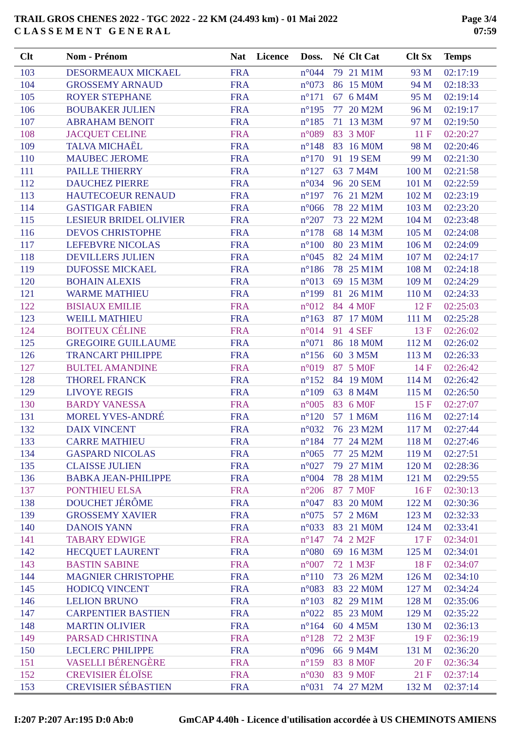TRAIL GROS CHENES 2022 - TGC 2022 - 22 KM (24.493 km) - 01 Mai 2022
C L A S S E M E N T G E N E R A L
Page 3/4
07:59
| Clt | Nom - Prénom | Nat | Licence | Doss. | Né | Clt Cat | Clt Sx | Temps |
| --- | --- | --- | --- | --- | --- | --- | --- | --- |
| 103 | DESORMEAUX MICKAEL | FRA | | n°044 | 79 | 21 M1M | 93 M | 02:17:19 |
| 104 | GROSSEMY ARNAUD | FRA | | n°073 | 86 | 15 M0M | 94 M | 02:18:33 |
| 105 | ROYER STEPHANE | FRA | | n°171 | 67 | 6 M4M | 95 M | 02:19:14 |
| 106 | BOUBAKER JULIEN | FRA | | n°195 | 77 | 20 M2M | 96 M | 02:19:17 |
| 107 | ABRAHAM BENOIT | FRA | | n°185 | 71 | 13 M3M | 97 M | 02:19:50 |
| 108 | JACQUET CELINE | FRA | | n°089 | 83 | 3 M0F | 11 F | 02:20:27 |
| 109 | TALVA MICHAËL | FRA | | n°148 | 83 | 16 M0M | 98 M | 02:20:46 |
| 110 | MAUBEC JEROME | FRA | | n°170 | 91 | 19 SEM | 99 M | 02:21:30 |
| 111 | PAILLE THIERRY | FRA | | n°127 | 63 | 7 M4M | 100 M | 02:21:58 |
| 112 | DAUCHEZ PIERRE | FRA | | n°034 | 96 | 20 SEM | 101 M | 02:22:59 |
| 113 | HAUTECOEUR RENAUD | FRA | | n°197 | 76 | 21 M2M | 102 M | 02:23:19 |
| 114 | GASTIGAR FABIEN | FRA | | n°066 | 78 | 22 M1M | 103 M | 02:23:20 |
| 115 | LESIEUR BRIDEL OLIVIER | FRA | | n°207 | 73 | 22 M2M | 104 M | 02:23:48 |
| 116 | DEVOS CHRISTOPHE | FRA | | n°178 | 68 | 14 M3M | 105 M | 02:24:08 |
| 117 | LEFEBVRE NICOLAS | FRA | | n°100 | 80 | 23 M1M | 106 M | 02:24:09 |
| 118 | DEVILLERS JULIEN | FRA | | n°045 | 82 | 24 M1M | 107 M | 02:24:17 |
| 119 | DUFOSSE MICKAEL | FRA | | n°186 | 78 | 25 M1M | 108 M | 02:24:18 |
| 120 | BOHAIN ALEXIS | FRA | | n°013 | 69 | 15 M3M | 109 M | 02:24:29 |
| 121 | WARME MATHIEU | FRA | | n°199 | 81 | 26 M1M | 110 M | 02:24:33 |
| 122 | BISIAUX EMILIE | FRA | | n°012 | 84 | 4 M0F | 12 F | 02:25:03 |
| 123 | WEILL MATHIEU | FRA | | n°163 | 87 | 17 M0M | 111 M | 02:25:28 |
| 124 | BOITEUX CÉLINE | FRA | | n°014 | 91 | 4 SEF | 13 F | 02:26:02 |
| 125 | GREGOIRE GUILLAUME | FRA | | n°071 | 86 | 18 M0M | 112 M | 02:26:02 |
| 126 | TRANCART PHILIPPE | FRA | | n°156 | 60 | 3 M5M | 113 M | 02:26:33 |
| 127 | BULTEL AMANDINE | FRA | | n°019 | 87 | 5 M0F | 14 F | 02:26:42 |
| 128 | THOREL FRANCK | FRA | | n°152 | 84 | 19 M0M | 114 M | 02:26:42 |
| 129 | LIVOYE REGIS | FRA | | n°109 | 63 | 8 M4M | 115 M | 02:26:50 |
| 130 | BARDY VANESSA | FRA | | n°005 | 83 | 6 M0F | 15 F | 02:27:07 |
| 131 | MOREL YVES-ANDRÉ | FRA | | n°120 | 57 | 1 M6M | 116 M | 02:27:14 |
| 132 | DAIX VINCENT | FRA | | n°032 | 76 | 23 M2M | 117 M | 02:27:44 |
| 133 | CARRE MATHIEU | FRA | | n°184 | 77 | 24 M2M | 118 M | 02:27:46 |
| 134 | GASPARD NICOLAS | FRA | | n°065 | 77 | 25 M2M | 119 M | 02:27:51 |
| 135 | CLAISSE JULIEN | FRA | | n°027 | 79 | 27 M1M | 120 M | 02:28:36 |
| 136 | BABKA JEAN-PHILIPPE | FRA | | n°004 | 78 | 28 M1M | 121 M | 02:29:55 |
| 137 | PONTHIEU ELSA | FRA | | n°206 | 87 | 7 M0F | 16 F | 02:30:13 |
| 138 | DOUCHET JÉRÔME | FRA | | n°047 | 83 | 20 M0M | 122 M | 02:30:36 |
| 139 | GROSSEMY XAVIER | FRA | | n°075 | 57 | 2 M6M | 123 M | 02:32:33 |
| 140 | DANOIS YANN | FRA | | n°033 | 83 | 21 M0M | 124 M | 02:33:41 |
| 141 | TABARY EDWIGE | FRA | | n°147 | 74 | 2 M2F | 17 F | 02:34:01 |
| 142 | HECQUET LAURENT | FRA | | n°080 | 69 | 16 M3M | 125 M | 02:34:01 |
| 143 | BASTIN SABINE | FRA | | n°007 | 72 | 1 M3F | 18 F | 02:34:07 |
| 144 | MAGNIER CHRISTOPHE | FRA | | n°110 | 73 | 26 M2M | 126 M | 02:34:10 |
| 145 | HODICQ VINCENT | FRA | | n°083 | 83 | 22 M0M | 127 M | 02:34:24 |
| 146 | LELION BRUNO | FRA | | n°103 | 82 | 29 M1M | 128 M | 02:35:06 |
| 147 | CARPENTIER BASTIEN | FRA | | n°022 | 85 | 23 M0M | 129 M | 02:35:22 |
| 148 | MARTIN OLIVIER | FRA | | n°164 | 60 | 4 M5M | 130 M | 02:36:13 |
| 149 | PARSAD CHRISTINA | FRA | | n°128 | 72 | 2 M3F | 19 F | 02:36:19 |
| 150 | LECLERC PHILIPPE | FRA | | n°096 | 66 | 9 M4M | 131 M | 02:36:20 |
| 151 | VASELLI BÉRENGÈRE | FRA | | n°159 | 83 | 8 M0F | 20 F | 02:36:34 |
| 152 | CREVISIER ÉLOÏSE | FRA | | n°030 | 83 | 9 M0F | 21 F | 02:37:14 |
| 153 | CREVISIER SÉBASTIEN | FRA | | n°031 | 74 | 27 M2M | 132 M | 02:37:14 |
I:207 P:207 Ar:195 D:0 Ab:0 GmCAP 4.40h - Licence d'utilisation accordée à US CHEMINOTS AMIENS